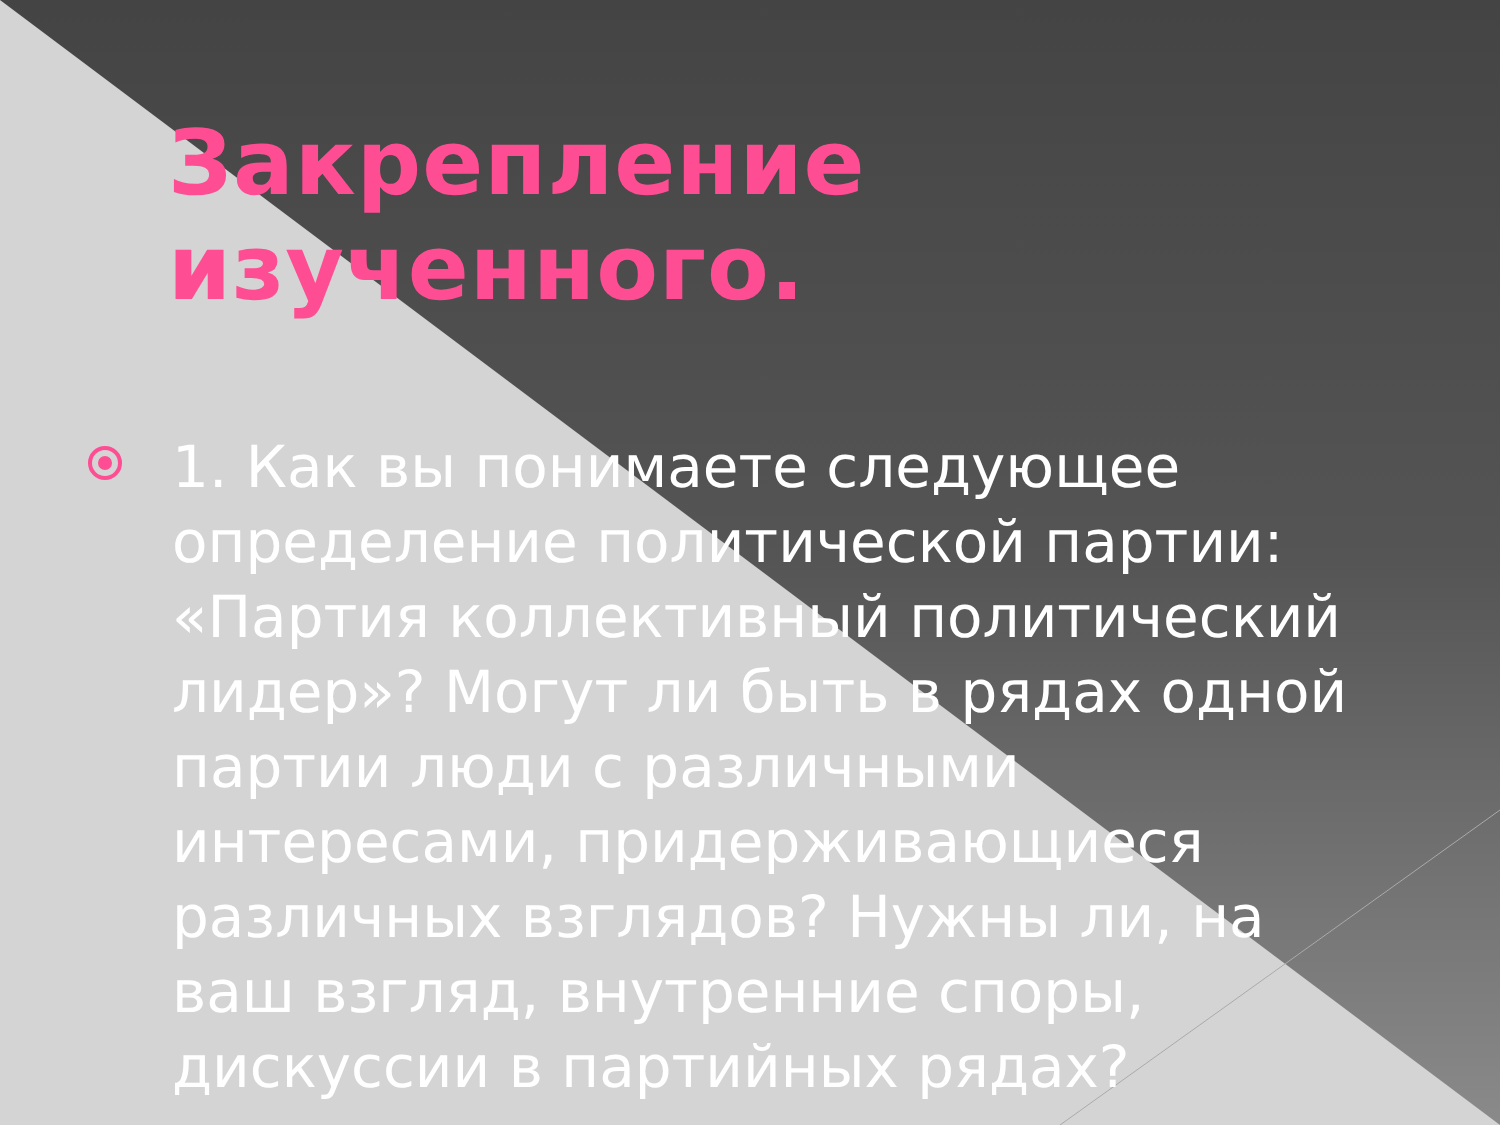Закрепление изученного.
1. Как вы понимаете следующее определение политической партии: «Партия коллективный политический лидер»? Могут ли быть в рядах одной партии люди с различными интересами, придерживающиеся различных взглядов? Нужны ли, на ваш взгляд, внутренние споры, дискуссии в партийных рядах?